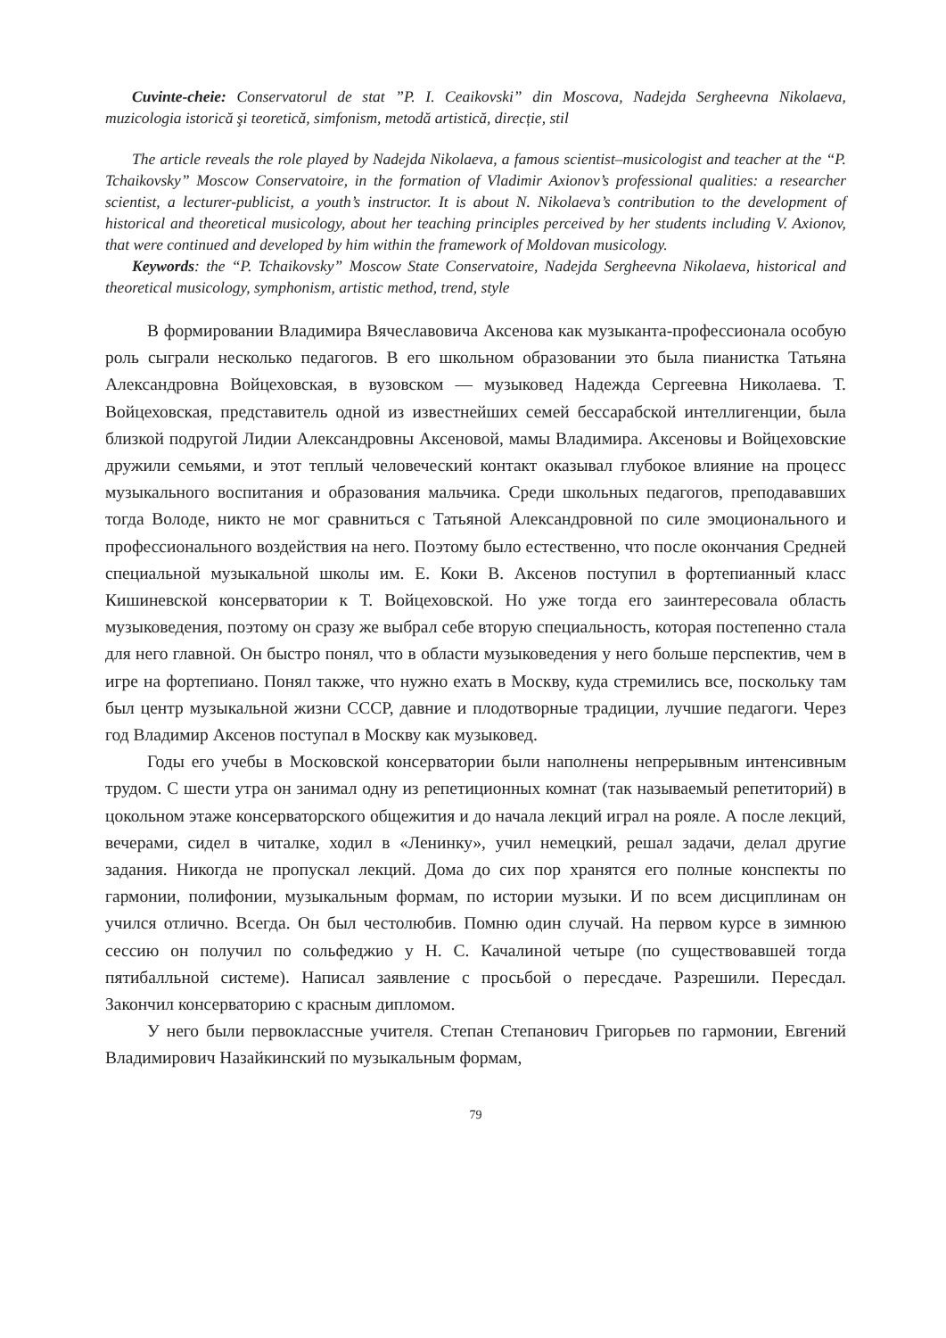Cuvinte-cheie: Conservatorul de stat ”P. I. Ceaikovski” din Moscova, Nadejda Sergheevna Nikolaeva, muzicologia istorică şi teoretică, simfonism, metodă artistică, direcție, stil
The article reveals the role played by Nadejda Nikolaeva, a famous scientist–musicologist and teacher at the “P. Tchaikovsky” Moscow Conservatoire, in the formation of Vladimir Axionov’s professional qualities: a researcher scientist, a lecturer-publicist, a youth’s instructor. It is about N. Nikolaeva’s contribution to the development of historical and theoretical musicology, about her teaching principles perceived by her students including V. Axionov, that were continued and developed by him within the framework of Moldovan musicology.
Keywords: the “P. Tchaikovsky” Moscow State Conservatoire, Nadejda Sergheevna Nikolaeva, historical and theoretical musicology, symphonism, artistic method, trend, style
В формировании Владимира Вячеславовича Аксенова как музыканта-профессионала особую роль сыграли несколько педагогов. В его школьном образовании это была пианистка Татьяна Александровна Войцеховская, в вузовском — музыковед Надежда Сергеевна Николаева. Т. Войцеховская, представитель одной из известнейших семей бессарабской интеллигенции, была близкой подругой Лидии Александровны Аксеновой, мамы Владимира. Аксеновы и Войцеховские дружили семьями, и этот теплый человеческий контакт оказывал глубокое влияние на процесс музыкального воспитания и образования мальчика. Среди школьных педагогов, преподававших тогда Володе, никто не мог сравниться с Татьяной Александровной по силе эмоционального и профессионального воздействия на него. Поэтому было естественно, что после окончания Средней специальной музыкальной школы им. Е. Коки В. Аксенов поступил в фортепианный класс Кишиневской консерватории к Т. Войцеховской. Но уже тогда его заинтересовала область музыковедения, поэтому он сразу же выбрал себе вторую специальность, которая постепенно стала для него главной. Он быстро понял, что в области музыковедения у него больше перспектив, чем в игре на фортепиано. Понял также, что нужно ехать в Москву, куда стремились все, поскольку там был центр музыкальной жизни СССР, давние и плодотворные традиции, лучшие педагоги. Через год Владимир Аксенов поступал в Москву как музыковед.
Годы его учебы в Московской консерватории были наполнены непрерывным интенсивным трудом. С шести утра он занимал одну из репетиционных комнат (так называемый репетиторий) в цокольном этаже консерваторского общежития и до начала лекций играл на рояле. А после лекций, вечерами, сидел в читалке, ходил в «Ленинку», учил немецкий, решал задачи, делал другие задания. Никогда не пропускал лекций. Дома до сих пор хранятся его полные конспекты по гармонии, полифонии, музыкальным формам, по истории музыки. И по всем дисциплинам он учился отлично. Всегда. Он был честолюбив. Помню один случай. На первом курсе в зимнюю сессию он получил по сольфеджио у Н. С. Качалиной четыре (по существовавшей тогда пятибалльной системе). Написал заявление с просьбой о пересдаче. Разрешили. Пересдал. Закончил консерваторию с красным дипломом.
У него были первоклассные учителя. Степан Степанович Григорьев по гармонии, Евгений Владимирович Назайкинский по музыкальным формам,
79